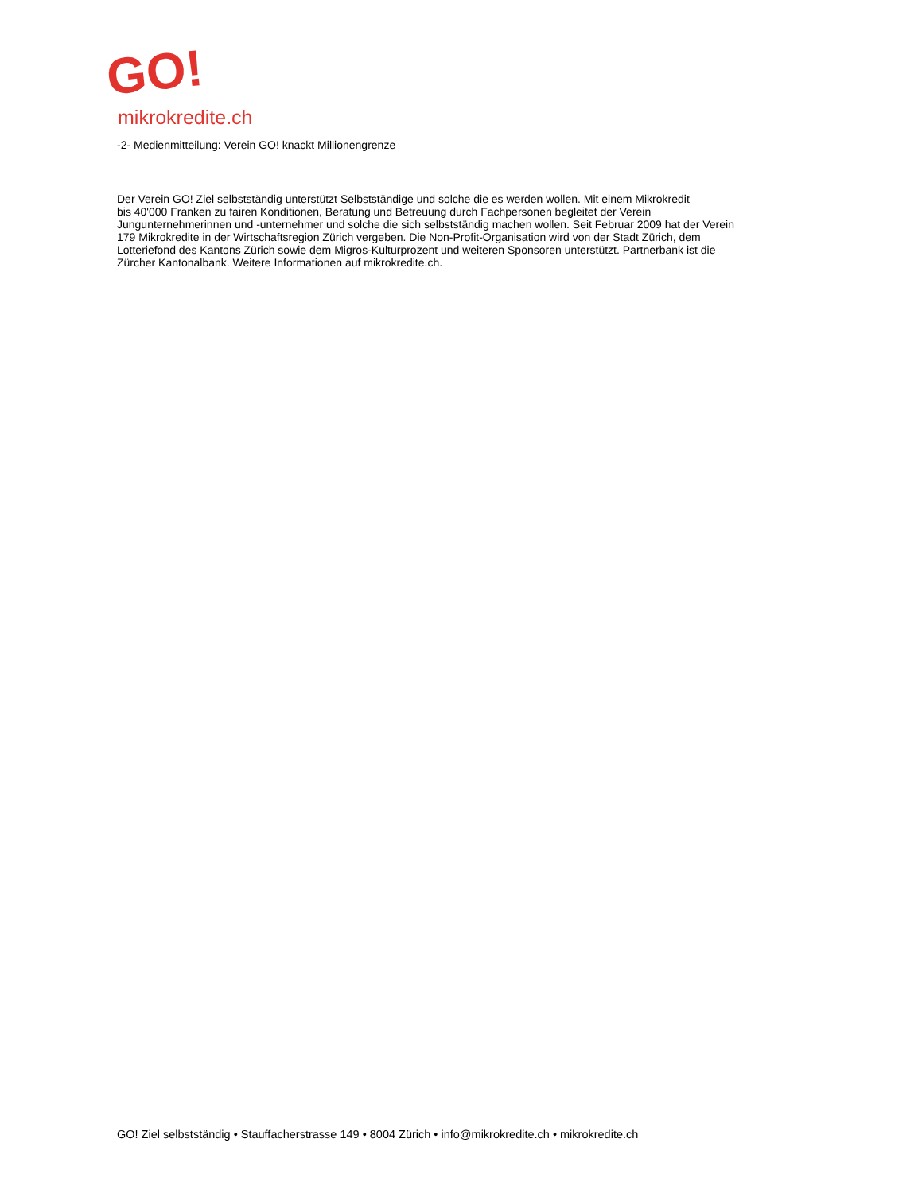GO!
mikrokredite.ch
-2- Medienmitteilung: Verein GO! knackt Millionengrenze
Der Verein GO! Ziel selbstständig unterstützt Selbstständige und solche die es werden wollen. Mit einem Mikrokredit
bis 40'000 Franken zu fairen Konditionen, Beratung und Betreuung durch Fachpersonen begleitet der Verein
Jungunternehmerinnen und -unternehmer und solche die sich selbstständig machen wollen. Seit Februar 2009 hat der Verein
179 Mikrokredite in der Wirtschaftsregion Zürich vergeben. Die Non-Profit-Organisation wird von der Stadt Zürich, dem
Lotteriefond des Kantons Zürich sowie dem Migros-Kulturprozent und weiteren Sponsoren unterstützt. Partnerbank ist die
Zürcher Kantonalbank. Weitere Informationen auf mikrokredite.ch.
GO! Ziel selbstständig • Stauffacherstrasse 149 • 8004 Zürich • info@mikrokredite.ch • mikrokredite.ch